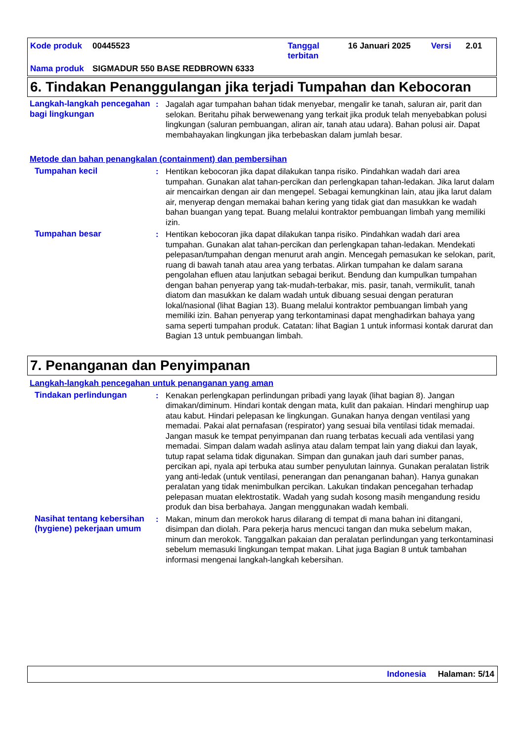Kode produk 00445523 Tanggal
terbitan 16 Januari 2025 Versi 2.01
Nama produk SIGMADUR 550 BASE REDBROWN 6333
6. Tindakan Penanggulangan jika terjadi Tumpahan dan Kebocoran
Langkah-langkah pencegahan bagi lingkungan
: Jagalah agar tumpahan bahan tidak menyebar, mengalir ke tanah, saluran air, parit dan selokan. Beritahu pihak berwewenang yang terkait jika produk telah menyebabkan polusi lingkungan (saluran pembuangan, aliran air, tanah atau udara). Bahan polusi air. Dapat membahayakan lingkungan jika terbebaskan dalam jumlah besar.
Metode dan bahan penangkalan (containment) dan pembersihan
Tumpahan kecil : Hentikan kebocoran jika dapat dilakukan tanpa risiko. Pindahkan wadah dari area tumpahan. Gunakan alat tahan-percikan dan perlengkapan tahan-ledakan. Jika larut dalam air mencairkan dengan air dan mengepel. Sebagai kemungkinan lain, atau jika larut dalam air, menyerap dengan memakai bahan kering yang tidak giat dan masukkan ke wadah bahan buangan yang tepat. Buang melalui kontraktor pembuangan limbah yang memiliki izin.
Tumpahan besar : Hentikan kebocoran jika dapat dilakukan tanpa risiko. Pindahkan wadah dari area tumpahan. Gunakan alat tahan-percikan dan perlengkapan tahan-ledakan. Mendekati pelepasan/tumpahan dengan menurut arah angin. Mencegah pemasukan ke selokan, parit, ruang di bawah tanah atau area yang terbatas. Alirkan tumpahan ke dalam sarana pengolahan efluen atau lanjutkan sebagai berikut. Bendung dan kumpulkan tumpahan dengan bahan penyerap yang tak-mudah-terbakar, mis. pasir, tanah, vermikulit, tanah diatom dan masukkan ke dalam wadah untuk dibuang sesuai dengan peraturan lokal/nasional (lihat Bagian 13). Buang melalui kontraktor pembuangan limbah yang memiliki izin. Bahan penyerap yang terkontaminasi dapat menghadirkan bahaya yang sama seperti tumpahan produk. Catatan: lihat Bagian 1 untuk informasi kontak darurat dan Bagian 13 untuk pembuangan limbah.
7. Penanganan dan Penyimpanan
Langkah-langkah pencegahan untuk penanganan yang aman
Tindakan perlindungan : Kenakan perlengkapan perlindungan pribadi yang layak (lihat bagian 8). Jangan dimakan/diminum. Hindari kontak dengan mata, kulit dan pakaian. Hindari menghirup uap atau kabut. Hindari pelepasan ke lingkungan. Gunakan hanya dengan ventilasi yang memadai. Pakai alat pernafasan (respirator) yang sesuai bila ventilasi tidak memadai. Jangan masuk ke tempat penyimpanan dan ruang terbatas kecuali ada ventilasi yang memadai. Simpan dalam wadah aslinya atau dalam tempat lain yang diakui dan layak, tutup rapat selama tidak digunakan. Simpan dan gunakan jauh dari sumber panas, percikan api, nyala api terbuka atau sumber penyulutan lainnya. Gunakan peralatan listrik yang anti-ledak (untuk ventilasi, penerangan dan penanganan bahan). Hanya gunakan peralatan yang tidak menimbulkan percikan. Lakukan tindakan pencegahan terhadap pelepasan muatan elektrostatik. Wadah yang sudah kosong masih mengandung residu produk dan bisa berbahaya. Jangan menggunakan wadah kembali.
Nasihat tentang kebersihan (hygiene) pekerjaan umum
: Makan, minum dan merokok harus dilarang di tempat di mana bahan ini ditangani, disimpan dan diolah. Para pekerja harus mencuci tangan dan muka sebelum makan, minum dan merokok. Tanggalkan pakaian dan peralatan perlindungan yang terkontaminasi sebelum memasuki lingkungan tempat makan. Lihat juga Bagian 8 untuk tambahan informasi mengenai langkah-langkah kebersihan.
Indonesia Halaman: 5/14